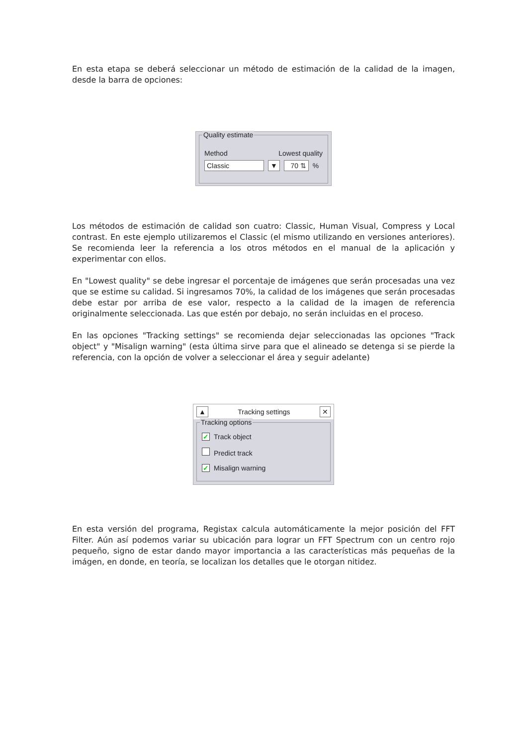En esta etapa se deberá seleccionar un método de estimación de la calidad de la imagen, desde la barra de opciones:
Quality estimate
Method Lowest quality
Classic ▼ 70 ⇅%
Los métodos de estimación de calidad son cuatro: Classic, Human Visual, Compress y Local contrast. En este ejemplo utilizaremos el Classic (el mismo utilizando en versiones anteriores). Se recomienda leer la referencia a los otros métodos en el manual de la aplicación y experimentar con ellos.
En "Lowest quality" se debe ingresar el porcentaje de imágenes que serán procesadas una vez que se estime su calidad. Si ingresamos 70%, la calidad de los imágenes que serán procesadas debe estar por arriba de ese valor, respecto a la calidad de la imagen de referencia originalmente seleccionada. Las que estén por debajo, no serán incluidas en el proceso.
En las opciones "Tracking settings" se recomienda dejar seleccionadas las opciones "Track object" y "Misalign warning" (esta última sirve para que el alineado se detenga si se pierde la referencia, con la opción de volver a seleccionar el área y seguir adelante)
▲ Tracking settings ✕
Tracking options
✓ Track object
Predict track
✓ Misalign warning
En esta versión del programa, Registax calcula automáticamente la mejor posición del FFT Filter. Aún así podemos variar su ubicación para lograr un FFT Spectrum con un centro rojo pequeño, signo de estar dando mayor importancia a las características más pequeñas de la imágen, en donde, en teoría, se localizan los detalles que le otorgan nitidez.